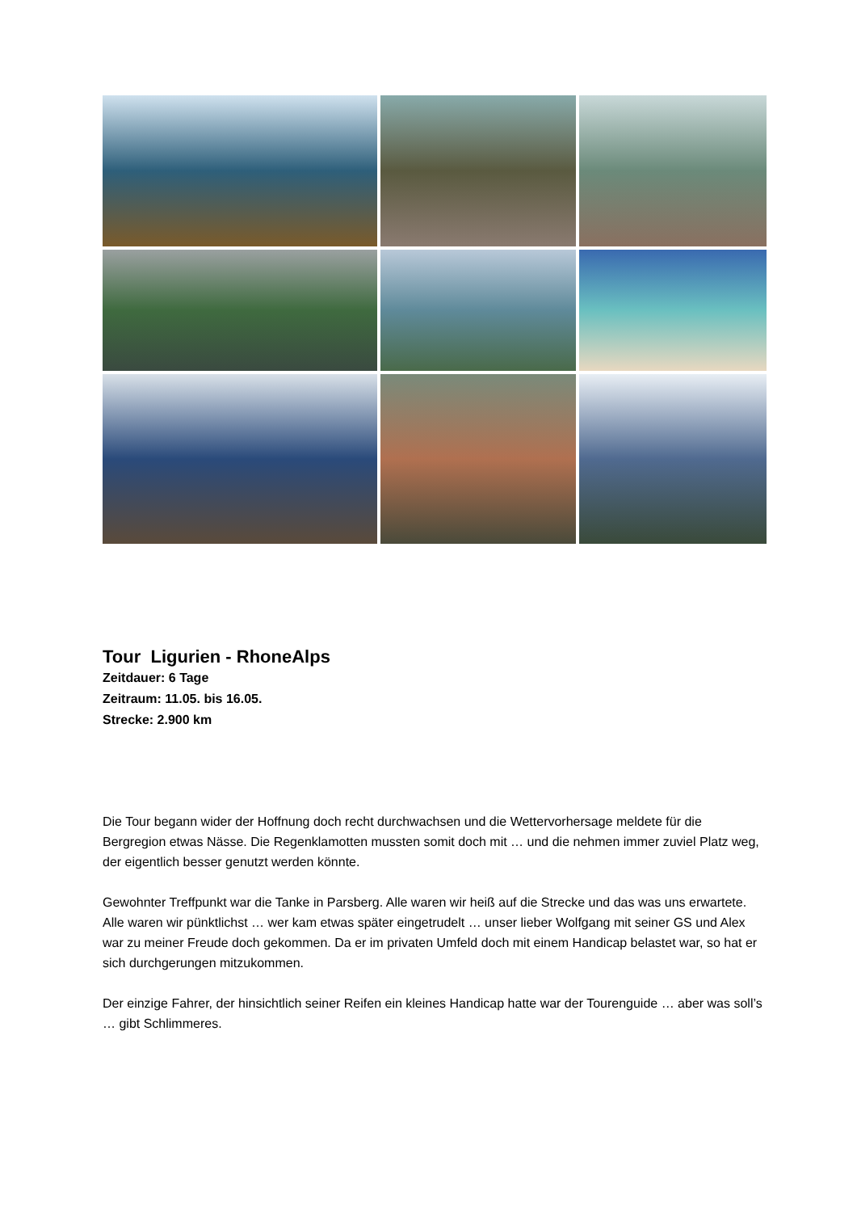Tour Ligurien - RhoneAlps
Zeitdauer: 6 Tage
Zeitraum: 11.05. bis 16.05.
Strecke: 2.900 km
Die Tour begann wider der Hoffnung doch recht durchwachsen und die Wettervorhersage meldete für die Bergregion etwas Nässe. Die Regenklamotten mussten somit doch mit … und die nehmen immer zuviel Platz weg, der eigentlich besser genutzt werden könnte.
Gewohnter Treffpunkt war die Tanke in Parsberg. Alle waren wir heiß auf die Strecke und das was uns erwartete.
Alle waren wir pünktlichst … wer kam etwas später eingetrudelt … unser lieber Wolfgang mit seiner GS und Alex war zu meiner Freude doch gekommen. Da er im privaten Umfeld doch mit einem Handicap belastet war, so hat er sich durchgerungen mitzukommen.
Der einzige Fahrer, der hinsichtlich seiner Reifen ein kleines Handicap hatte war der Tourenguide … aber was soll’s … gibt Schlimmeres.